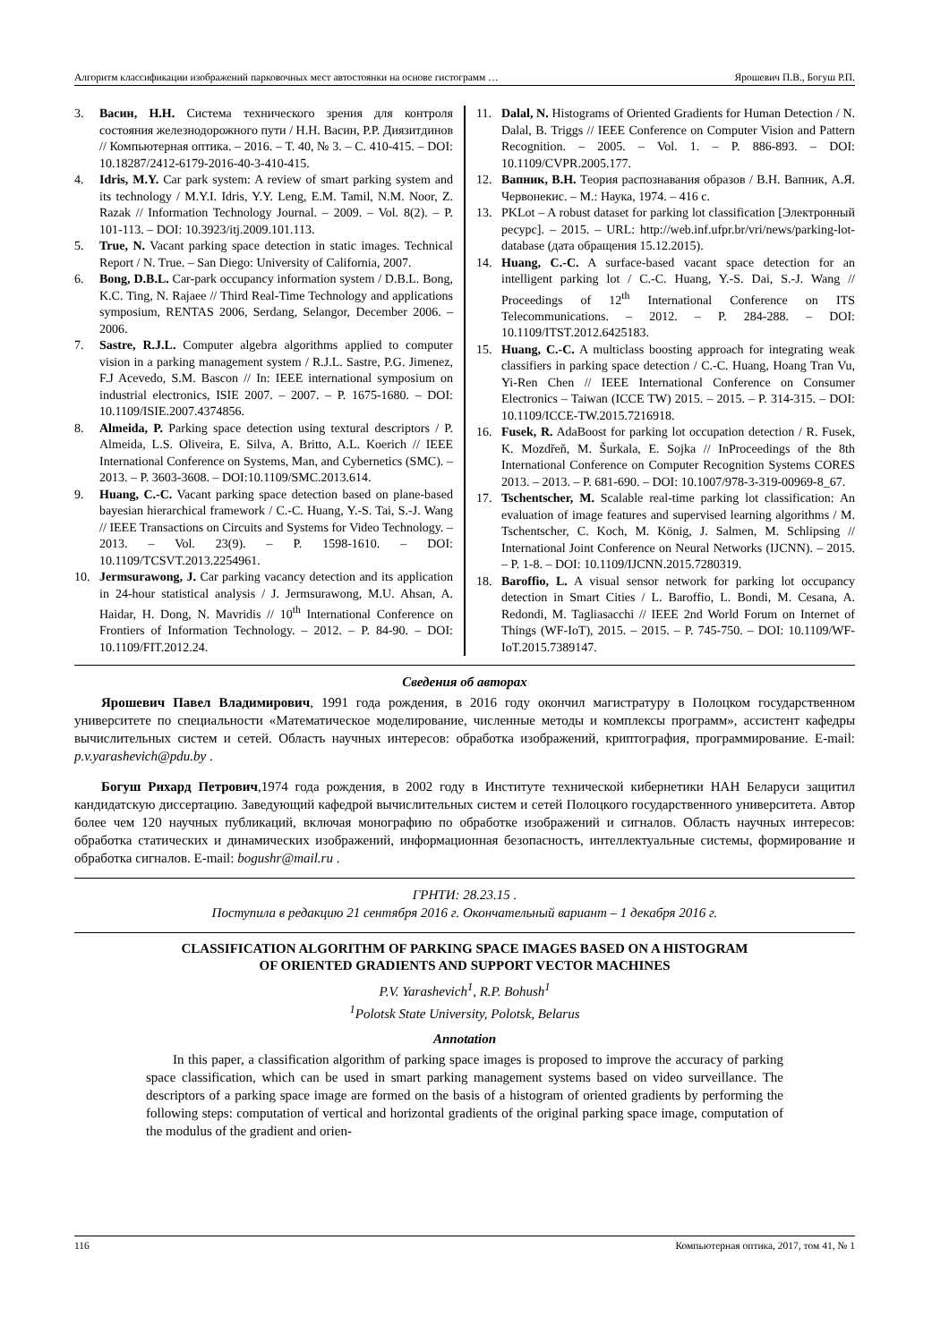Алгоритм классификации изображений парковочных мест автостоянки на основе гистограмм … Ярошевич П.В., Богуш Р.П.
3. Васин, Н.Н. Система технического зрения для контроля состояния железнодорожного пути / Н.Н. Васин, Р.Р. Диязитдинов // Компьютерная оптика. – 2016. – Т. 40, № 3. – С. 410-415. – DOI: 10.18287/2412-6179-2016-40-3-410-415.
4. Idris, M.Y. Car park system: A review of smart parking system and its technology / M.Y.I. Idris, Y.Y. Leng, E.M. Tamil, N.M. Noor, Z. Razak // Information Technology Journal. – 2009. – Vol. 8(2). – P. 101-113. – DOI: 10.3923/itj.2009.101.113.
5. True, N. Vacant parking space detection in static images. Technical Report / N. True. – San Diego: University of California, 2007.
6. Bong, D.B.L. Car-park occupancy information system / D.B.L. Bong, K.C. Ting, N. Rajaee // Third Real-Time Technology and applications symposium, RENTAS 2006, Serdang, Selangor, December 2006. – 2006.
7. Sastre, R.J.L. Computer algebra algorithms applied to computer vision in a parking management system / R.J.L. Sastre, P.G. Jimenez, F.J Acevedo, S.M. Bascon // In: IEEE international symposium on industrial electronics, ISIE 2007. – 2007. – P. 1675-1680. – DOI: 10.1109/ISIE.2007.4374856.
8. Almeida, P. Parking space detection using textural descriptors / P. Almeida, L.S. Oliveira, E. Silva, A. Britto, A.L. Koerich // IEEE International Conference on Systems, Man, and Cybernetics (SMC). – 2013. – P. 3603-3608. – DOI:10.1109/SMC.2013.614.
9. Huang, C.-C. Vacant parking space detection based on plane-based bayesian hierarchical framework / C.-C. Huang, Y.-S. Tai, S.-J. Wang // IEEE Transactions on Circuits and Systems for Video Technology. – 2013. – Vol. 23(9). – P. 1598-1610. – DOI: 10.1109/TCSVT.2013.2254961.
10. Jermsurawong, J. Car parking vacancy detection and its application in 24-hour statistical analysis / J. Jermsurawong, M.U. Ahsan, A. Haidar, H. Dong, N. Mavridis // 10<sup>th</sup> International Conference on Frontiers of Information Technology. – 2012. – P. 84-90. – DOI: 10.1109/FIT.2012.24.
11. Dalal, N. Histograms of Oriented Gradients for Human Detection / N. Dalal, B. Triggs // IEEE Conference on Computer Vision and Pattern Recognition. – 2005. – Vol. 1. – P. 886-893. – DOI: 10.1109/CVPR.2005.177.
12. Вапник, В.Н. Теория распознавания образов / В.Н. Вапник, А.Я. Червонекис. – М.: Наука, 1974. – 416 с.
13. PKLot – A robust dataset for parking lot classification [Электронный ресурс]. – 2015. – URL: http://web.inf.ufpr.br/vri/news/parking-lot-database (дата обращения 15.12.2015).
14. Huang, C.-C. A surface-based vacant space detection for an intelligent parking lot / C.-C. Huang, Y.-S. Dai, S.-J. Wang // Proceedings of 12<sup>th</sup> International Conference on ITS Telecommunications. – 2012. – P. 284-288. – DOI: 10.1109/ITST.2012.6425183.
15. Huang, C.-C. A multiclass boosting approach for integrating weak classifiers in parking space detection / C.-C. Huang, Hoang Tran Vu, Yi-Ren Chen // IEEE International Conference on Consumer Electronics – Taiwan (ICCE TW) 2015. – 2015. – P. 314-315. – DOI: 10.1109/ICCE-TW.2015.7216918.
16. Fusek, R. AdaBoost for parking lot occupation detection / R. Fusek, K. Mozdřeň, M. Šurkala, E. Sojka // InProceedings of the 8th International Conference on Computer Recognition Systems CORES 2013. – 2013. – P. 681-690. – DOI: 10.1007/978-3-319-00969-8_67.
17. Tschentscher, M. Scalable real-time parking lot classification: An evaluation of image features and supervised learning algorithms / M. Tschentscher, C. Koch, M. König, J. Salmen, M. Schlipsing // International Joint Conference on Neural Networks (IJCNN). – 2015. – P. 1-8. – DOI: 10.1109/IJCNN.2015.7280319.
18. Baroffio, L. A visual sensor network for parking lot occupancy detection in Smart Cities / L. Baroffio, L. Bondi, M. Cesana, A. Redondi, M. Tagliasacchi // IEEE 2nd World Forum on Internet of Things (WF-IoT), 2015. – 2015. – P. 745-750. – DOI: 10.1109/WF-IoT.2015.7389147.
Сведения об авторах
Ярошевич Павел Владимирович, 1991 года рождения, в 2016 году окончил магистратуру в Полоцком государственном университете по специальности «Математическое моделирование, численные методы и комплексы программ», ассистент кафедры вычислительных систем и сетей. Область научных интересов: обработка изображений, криптография, программирование. E-mail: p.v.yarashevich@pdu.by .
Богуш Рихард Петрович,1974 года рождения, в 2002 году в Институте технической кибернетики НАН Беларуси защитил кандидатскую диссертацию. Заведующий кафедрой вычислительных систем и сетей Полоцкого государственного университета. Автор более чем 120 научных публикаций, включая монографию по обработке изображений и сигналов. Область научных интересов: обработка статических и динамических изображений, информационная безопасность, интеллектуальные системы, формирование и обработка сигналов. E-mail: bogushr@mail.ru .
ГРНТИ: 28.23.15 .
Поступила в редакцию 21 сентября 2016 г. Окончательный вариант – 1 декабря 2016 г.
CLASSIFICATION ALGORITHM OF PARKING SPACE IMAGES BASED ON A HISTOGRAM
OF ORIENTED GRADIENTS AND SUPPORT VECTOR MACHINES
P.V. Yarashevich<sup>1</sup>, R.P. Bohush<sup>1</sup>
<sup>1</sup> Polotsk State University, Polotsk, Belarus
Annotation
In this paper, a classification algorithm of parking space images is proposed to improve the accuracy of parking space classification, which can be used in smart parking management systems based on video surveillance. The descriptors of a parking space image are formed on the basis of a histogram of oriented gradients by performing the following steps: computation of vertical and horizontal gradients of the original parking space image, computation of the modulus of the gradient and orien-
116 Компьютерная оптика, 2017, том 41, № 1